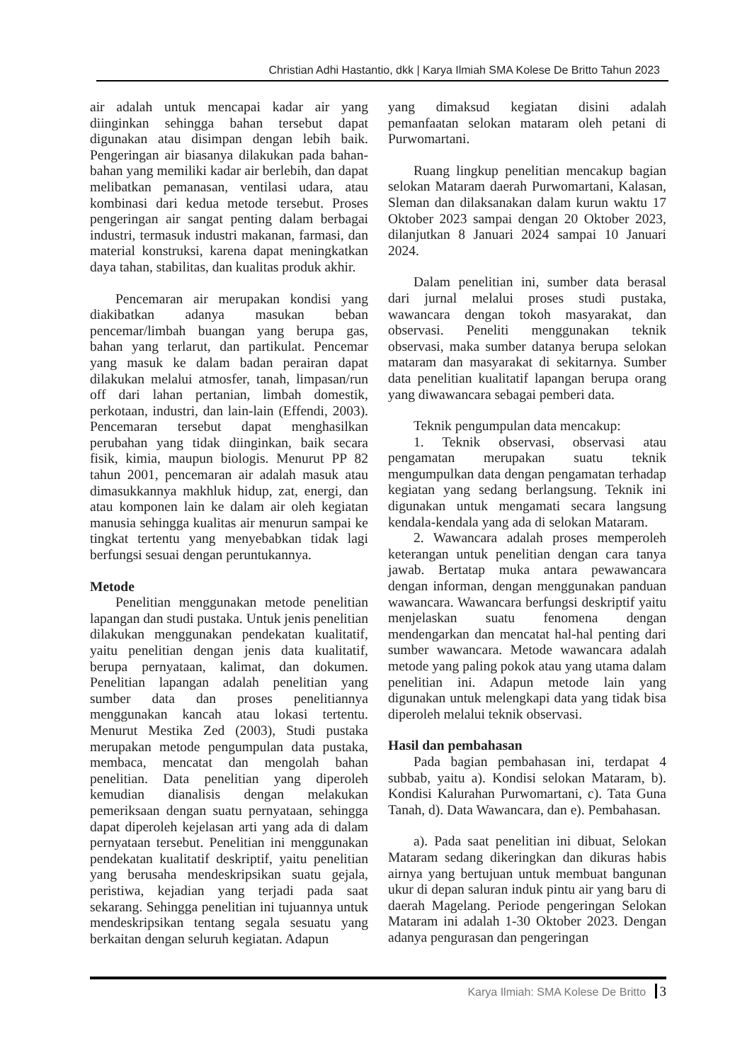Christian Adhi Hastantio, dkk | Karya Ilmiah SMA Kolese De Britto Tahun 2023
air adalah untuk mencapai kadar air yang diinginkan sehingga bahan tersebut dapat digunakan atau disimpan dengan lebih baik. Pengeringan air biasanya dilakukan pada bahan-bahan yang memiliki kadar air berlebih, dan dapat melibatkan pemanasan, ventilasi udara, atau kombinasi dari kedua metode tersebut. Proses pengeringan air sangat penting dalam berbagai industri, termasuk industri makanan, farmasi, dan material konstruksi, karena dapat meningkatkan daya tahan, stabilitas, dan kualitas produk akhir.
Pencemaran air merupakan kondisi yang diakibatkan adanya masukan beban pencemar/limbah buangan yang berupa gas, bahan yang terlarut, dan partikulat. Pencemar yang masuk ke dalam badan perairan dapat dilakukan melalui atmosfer, tanah, limpasan/run off dari lahan pertanian, limbah domestik, perkotaan, industri, dan lain-lain (Effendi, 2003). Pencemaran tersebut dapat menghasilkan perubahan yang tidak diinginkan, baik secara fisik, kimia, maupun biologis. Menurut PP 82 tahun 2001, pencemaran air adalah masuk atau dimasukkannya makhluk hidup, zat, energi, dan atau komponen lain ke dalam air oleh kegiatan manusia sehingga kualitas air menurun sampai ke tingkat tertentu yang menyebabkan tidak lagi berfungsi sesuai dengan peruntukannya.
Metode
Penelitian menggunakan metode penelitian lapangan dan studi pustaka. Untuk jenis penelitian dilakukan menggunakan pendekatan kualitatif, yaitu penelitian dengan jenis data kualitatif, berupa pernyataan, kalimat, dan dokumen. Penelitian lapangan adalah penelitian yang sumber data dan proses penelitiannya menggunakan kancah atau lokasi tertentu. Menurut Mestika Zed (2003), Studi pustaka merupakan metode pengumpulan data pustaka, membaca, mencatat dan mengolah bahan penelitian. Data penelitian yang diperoleh kemudian dianalisis dengan melakukan pemeriksaan dengan suatu pernyataan, sehingga dapat diperoleh kejelasan arti yang ada di dalam pernyataan tersebut. Penelitian ini menggunakan pendekatan kualitatif deskriptif, yaitu penelitian yang berusaha mendeskripsikan suatu gejala, peristiwa, kejadian yang terjadi pada saat sekarang. Sehingga penelitian ini tujuannya untuk mendeskripsikan tentang segala sesuatu yang berkaitan dengan seluruh kegiatan. Adapun
yang dimaksud kegiatan disini adalah pemanfaatan selokan mataram oleh petani di Purwomartani.
Ruang lingkup penelitian mencakup bagian selokan Mataram daerah Purwomartani, Kalasan, Sleman dan dilaksanakan dalam kurun waktu 17 Oktober 2023 sampai dengan 20 Oktober 2023, dilanjutkan 8 Januari 2024 sampai 10 Januari 2024.
Dalam penelitian ini, sumber data berasal dari jurnal melalui proses studi pustaka, wawancara dengan tokoh masyarakat, dan observasi. Peneliti menggunakan teknik observasi, maka sumber datanya berupa selokan mataram dan masyarakat di sekitarnya. Sumber data penelitian kualitatif lapangan berupa orang yang diwawancara sebagai pemberi data.
Teknik pengumpulan data mencakup:
1. Teknik observasi, observasi atau pengamatan merupakan suatu teknik mengumpulkan data dengan pengamatan terhadap kegiatan yang sedang berlangsung. Teknik ini digunakan untuk mengamati secara langsung kendala-kendala yang ada di selokan Mataram.
2. Wawancara adalah proses memperoleh keterangan untuk penelitian dengan cara tanya jawab. Bertatap muka antara pewawancara dengan informan, dengan menggunakan panduan wawancara. Wawancara berfungsi deskriptif yaitu menjelaskan suatu fenomena dengan mendengarkan dan mencatat hal-hal penting dari sumber wawancara. Metode wawancara adalah metode yang paling pokok atau yang utama dalam penelitian ini. Adapun metode lain yang digunakan untuk melengkapi data yang tidak bisa diperoleh melalui teknik observasi.
Hasil dan pembahasan
Pada bagian pembahasan ini, terdapat 4 subbab, yaitu a). Kondisi selokan Mataram, b). Kondisi Kalurahan Purwomartani, c). Tata Guna Tanah, d). Data Wawancara, dan e). Pembahasan.
a). Pada saat penelitian ini dibuat, Selokan Mataram sedang dikeringkan dan dikuras habis airnya yang bertujuan untuk membuat bangunan ukur di depan saluran induk pintu air yang baru di daerah Magelang. Periode pengeringan Selokan Mataram ini adalah 1-30 Oktober 2023. Dengan adanya pengurasan dan pengeringan
Karya Ilmiah: SMA Kolese De Britto 3